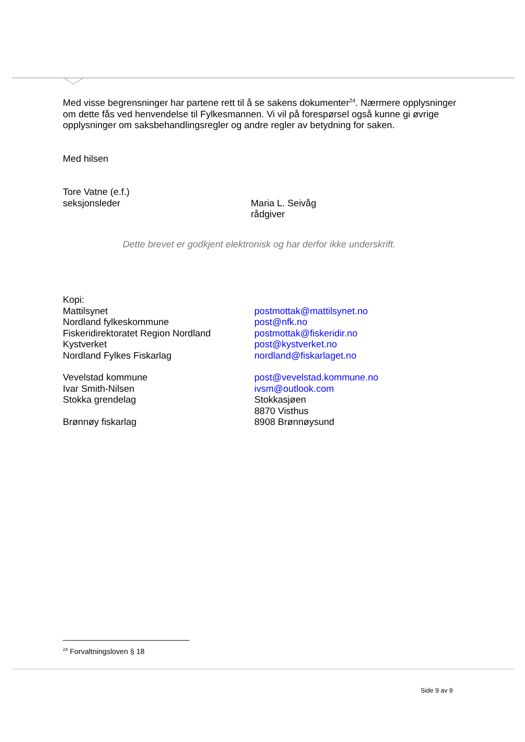Med visse begrensninger har partene rett til å se sakens dokumenter<sup>24</sup>. Nærmere opplysninger om dette fås ved henvendelse til Fylkesmannen. Vi vil på forespørsel også kunne gi øvrige opplysninger om saksbehandlingsregler og andre regler av betydning for saken.
Med hilsen
Tore Vatne (e.f.)
seksjonsleder Maria L. Seivåg
rådgiver
Dette brevet er godkjent elektronisk og har derfor ikke underskrift.
Kopi:
Mattilsynet postmottak@mattilsynet.no
Nordland fylkeskommune post@nfk.no
Fiskeridirektoratet Region Nordland
postmottak@fiskeridir.no
Kystverket post@kystverket.no
Nordland Fylkes Fiskarlag nordland@fiskarlaget.no
Vevelstad kommune post@vevelstad.kommune.no
Ivar Smith-Nilsen ivsm@outlook.com
Stokka grendelag Stokkasjøen
8870 Visthus
Brønnøy fiskarlag 8908 Brønnøysund
<sup>24</sup> Forvaltningsloven § 18
Side 9 av 9